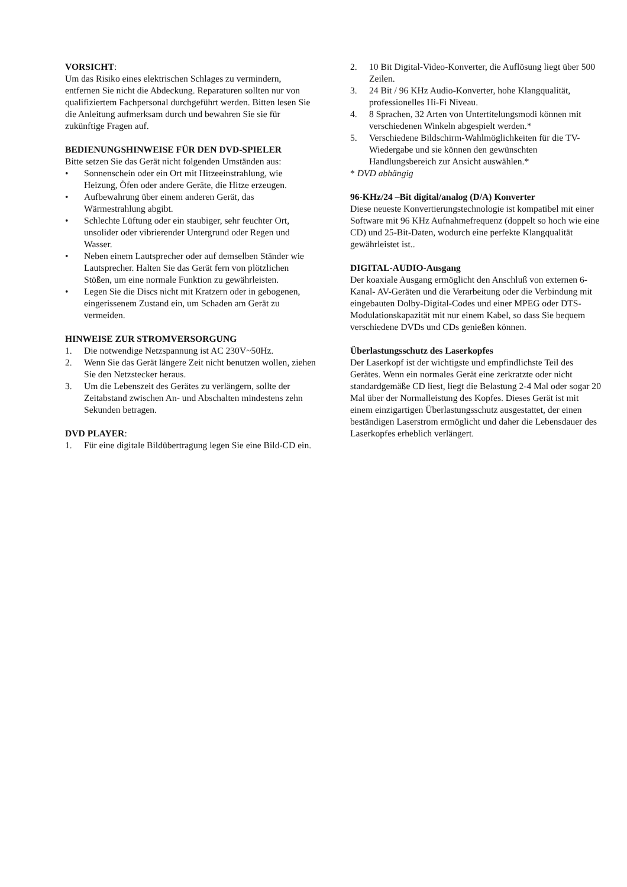VORSICHT:
Um das Risiko eines elektrischen Schlages zu vermindern, entfernen Sie nicht die Abdeckung. Reparaturen sollten nur von qualifiziertem Fachpersonal durchgeführt werden. Bitten lesen Sie die Anleitung aufmerksam durch und bewahren Sie sie für zukünftige Fragen auf.
BEDIENUNGSHINWEISE FÜR DEN DVD-SPIELER
Bitte setzen Sie das Gerät nicht folgenden Umständen aus:
• Sonnenschein oder ein Ort mit Hitzeeinstrahlung, wie Heizung, Öfen oder andere Geräte, die Hitze erzeugen.
• Aufbewahrung über einem anderen Gerät, das Wärmestrahlung abgibt.
• Schlechte Lüftung oder ein staubiger, sehr feuchter Ort, unsolider oder vibrierender Untergrund oder Regen und Wasser.
• Neben einem Lautsprecher oder auf demselben Ständer wie Lautsprecher. Halten Sie das Gerät fern von plötzlichen Stößen, um eine normale Funktion zu gewährleisten.
• Legen Sie die Discs nicht mit Kratzern oder in gebogenen, eingerissenem Zustand ein, um Schaden am Gerät zu vermeiden.
HINWEISE ZUR STROMVERSORGUNG
1. Die notwendige Netzspannung ist AC 230V~50Hz.
2. Wenn Sie das Gerät längere Zeit nicht benutzen wollen, ziehen Sie den Netzstecker heraus.
3. Um die Lebenszeit des Gerätes zu verlängern, sollte der Zeitabstand zwischen An- und Abschalten mindestens zehn Sekunden betragen.
DVD PLAYER:
1. Für eine digitale Bildübertragung legen Sie eine Bild-CD ein.
2. 10 Bit Digital-Video-Konverter, die Auflösung liegt über 500 Zeilen.
3. 24 Bit / 96 KHz Audio-Konverter, hohe Klangqualität, professionelles Hi-Fi Niveau.
4. 8 Sprachen, 32 Arten von Untertitelungsmodi können mit verschiedenen Winkeln abgespielt werden.*
5. Verschiedene Bildschirm-Wahlmöglichkeiten für die TV-Wiedergabe und sie können den gewünschten Handlungsbereich zur Ansicht auswählen.*
* DVD abhängig
96-KHz/24 –Bit digital/analog (D/A) Konverter
Diese neueste Konvertierungstechnologie ist kompatibel mit einer Software mit 96 KHz Aufnahmefrequenz (doppelt so hoch wie eine CD) und 25-Bit-Daten, wodurch eine perfekte Klangqualität gewährleistet ist..
DIGITAL-AUDIO-Ausgang
Der koaxiale Ausgang ermöglicht den Anschluß von externen 6-Kanal- AV-Geräten und die Verarbeitung oder die Verbindung mit eingebauten Dolby-Digital-Codes und einer MPEG oder DTS-Modulationskapazität mit nur einem Kabel, so dass Sie bequem verschiedene DVDs und CDs genießen können.
Überlastungsschutz des Laserkopfes
Der Laserkopf ist der wichtigste und empfindlichste Teil des Gerätes. Wenn ein normales Gerät eine zerkratzte oder nicht standardgemäße CD liest, liegt die Belastung 2-4 Mal oder sogar 20 Mal über der Normalleistung des Kopfes. Dieses Gerät ist mit einem einzigartigen Überlastungsschutz ausgestattet, der einen beständigen Laserstrom ermöglicht und daher die Lebensdauer des Laserkopfes erheblich verlängert.